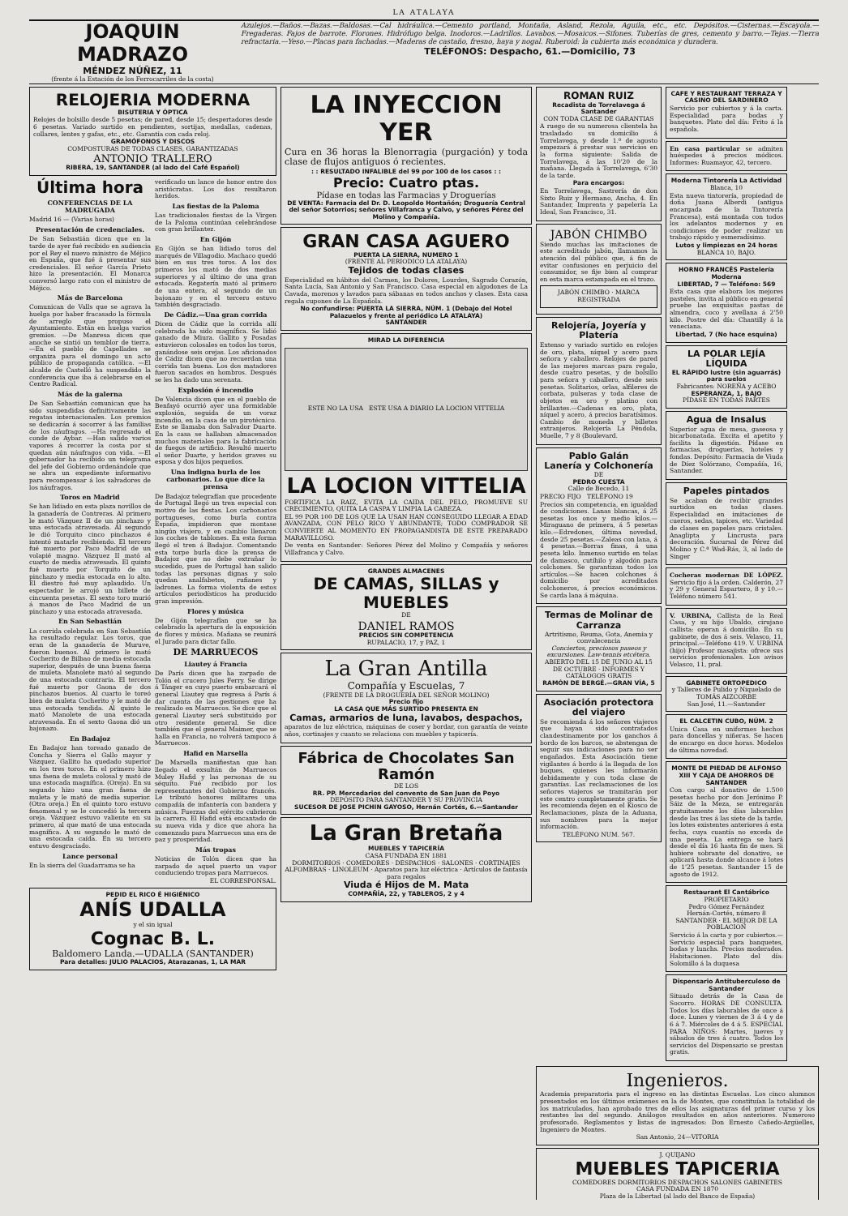LA ATALAYA
JOAQUIN MADRAZO
MÉNDEZ NÚÑEZ, 11
(frente á la Estación de los Ferrocarriles de la costa)
Azulejos.—Baños.—Bazas.—Baldosas.—Cal hidráulica.—Cemento portland, Montaña, Asland, Rezola, Aguila, etc., etc. Depósitos.—Cisternas.—Escayola.—Fregaderas. Fajos de barrote. Florones. Hidrófugo belga. Inodoros.—Ladrillos. Lavabos.—Mosaicos.—Sifones. Tuberías de gres, cemento y barro.—Tejas.—Tierra refractaria.—Yeso.—Placas para fachadas.—Maderas de castaño, fresno, haya y nogal. Ruberoid: la cubierta más económica y duradera.
TELÉFONOS: Despacho, 61.—Domicilio, 73
RELOJERIA MODERNA
BISUTERIA Y ÓPTICA
Relojes de bolsillo desde 5 pesetas; de pared, desde 15; despertadores desde 6 pesetas. Variado surtido en pendientes, sortijas, medallas, cadenas, collares, lentes y gafas, etc., etc. Garantía con cada reloj.
GRAMÓFONOS Y DISCOS
COMPOSTURAS DE TODAS CLASES, GARANTIZADAS
ANTONIO TRALLERO
RIBERA, 19, SANTANDER (al lado del Café Español)
Última hora
CONFERENCIAS DE LA MADRUGADA
Madrid 16 — (Varias horas)
Presentación de credenciales.
De San Sebastián dicen que en la tarde de ayer fué recibido en audiencia por el Rey el nuevo ministro de Méjico en España, que fué á presentar sus credenciales. El señor García Prieto hizo la presentación. El Monarca conversó largo rato con el ministro de Méjico.
Más de Barcelona
Comunican de Valls que se agrava la huelga por haber fracasado la fórmula de arreglo que propuso el Ayuntamiento. Están en huelga varios gremios. —De Manresa dicen que anoche se sintió un temblor de tierra. —En el pueblo de Capellades se organiza para el domingo un acto público de propaganda católica. —El alcalde de Castelló ha suspendido la conferencia que iba á celebrarse en el Centro Radical.
Más de la galerna
De San Sebastián comunican que ha sido suspendidas definitivamente las regatas internacionales. Los premios se dedicarán á socorrer á las familias de los náufragos. —Ha regresado el conde de Aybar. —Han salido varios vapores á recorrer la costa por si quedan aún náufragos con vida. —El gobernador ha recibido un telegrama del jefe del Gobierno ordenándole que se abra un expediente informativo para recompensar á los salvadores de los náufragos.
Toros en Madrid
Se han lidiado en esta plaza novillos de la ganadería de Contreras. Al primero le mató Vázquez II de un pinchazo y una estocada atravesada. Al segundo le dió Torquito cinco pinchazos é intentó matarle recibiendo. El tercero fué muerto por Paco Madrid de un volapié magno. Vázquez II mató al cuarto de media atravesada. El quinto fué muerto por Torquito de un pinchazo y media estocada en lo alto. El diestro fué muy aplaudido. Un espectador le arrojó un billete de cincuenta pesetas. El sexto toro murió á manos de Paco Madrid de un pinchazo y una estocada atravesada.
En San Sebastián
La corrida celebrada en San Sebastián ha resultado regular. Los toros, que eran de la ganadería de Muruve, fueron buenos. Al primero le mató Cocherito de Bilbao de media estocada superior, después de una buena faena de muleta. Manolete mató al segundo de una estocada contraria. El tercero fué muerto por Gaona de dos pinchazos buenos. Al cuarto le toreó bien de muleta Cocherito y le mató de una estocada tendida. Al quinto le mató Manolete de una estocada atravesada. En el sexto Gaona dió un bajonazo.
En Badajoz
En Badajoz han toreado ganado de Concha y Sierra el Gallo mayor y Vázquez. Gallito ha quedado superior en los tres toros. En el primero hizo una faena de muleta colosal y mató de una estocada magnífica. (Oreja). En su segundo hizo una gran faena de muleta y le mató de media superior. (Otra oreja.) En el quinto toro estuvo fenomenal y se le concedió la tercera oreja. Vázquez estuvo valiente en su primero, al que mató de una estocada magnífica. A su segundo le mató de una estocada caída. En su tercero estuvo desgraciado.
Lance personal
En la sierra del Guadarrama se ha
verificado un lance de honor entre dos aristócratas. Los dos resultaron heridos.
Las fiestas de la Paloma
Las tradicionales fiestas de la Virgen de la Paloma continúan celebrándose con gran brillantez.
En Gijón
En Gijón se han lidiado toros del marqués de Villagodio. Machaco quedó bien en sus tres toros. A los dos primeros los mató de dos medias superiores y al último de una gran estocada. Regaterín mató al primero de una entera, al segundo de un bajonazo y en el tercero estuvo también desgraciado.
De Cádiz.—Una gran corrida
Dicen de Cádiz que la corrida allí celebrada ha sido magnífica. Se lidió ganado de Miura. Gallito y Posadas estuvieron colosales en todos los toros, ganándose seis orejas. Los aficionados de Cádiz dicen que no recuerdan una corrida tan buena. Los dos matadores fueron sacados en hombros. Después se les ha dado una serenata.
Explosión é incendio
De Valencia dicen que en el pueblo de Benfayó ocurrió ayer una formidable explosión, seguida de un voraz incendio, en la casa de un pirotécnico. Este se llamaba don Salvador Duarte. En la casa se hallaban almacenados muchos materiales para la fabricación de fuegos de artificio. Resultó muerto el señor Duarte, y heridos graves su esposa y dos hijos pequeños.
Una indigna burla de los carbonarios. Lo que dice la prensa
De Badajoz telegrafían que procedente de Portugal llegó un tren especial con motivo de las fiestas. Los carbonarios portugueses, como burla contra España, impidieron que montase ningún viajero, y en cambio llenaron los coches de tablones. En esta forma llegó el tren á Badajoz. Comentando esta torpe burla dice la prensa de Badajoz que no debe extrañar lo sucedido, pues de Portugal han salido todas las personas dignas y solo quedan analfabetos, rufianes y ladrones. La forma violenta de estos artículos periodísticos ha producido gran impresión.
Flores y música
De Gijón telegrafían que se ha celebrado la apertura de la exposición de flores y música. Mañana se reunirá el Jurado para dictar fallo.
DE MARRUECOS
Liautey á Francia
De París dicen que ha zarpado de Tolón el crucero Jules Ferry. Se dirige á Tánger en cuyo puerto embarcará el general Liautey que regresa á París á dar cuenta de las gestiones que ha realizado en Marruecos. Se dice que el general Liautey será substituido por otro residente general. Se dice también que el general Maimer, que se halla en Francia, no volverá tampoco á Marruecos.
Hafid en Marsella
De Marsella manifiestan que han llegado el exsultán de Marruecos Muley Hafid y las personas de su séquito. Fué recibido por los representantes del Gobierno francés. Le tributó honores militares una compañía de infantería con bandera y música. Fuerzas del ejército cubrieron la carrera. El Hafid está encantado de su nueva vida y dice que ahora ha comenzado para Marruecos una era de paz y prosperidad.
Más tropas
Noticias de Tolón dicen que ha zarpado de aquel puerto un vapor conduciendo tropas para Marruecos.
EL CORRESPONSAL.
PEDID EL RICO É HIGIÉNICO
ANÍS UDALLA
y el sin igual
Cognac B. L.
Baldomero Landa.—UDALLA (SANTANDER)
Para detalles: JULIO PALACIOS, Atarazanas, 1, LA MAR
LA INYECCION YER
Cura en 36 horas la Blenorragia (purgación) y toda clase de flujos antiguos ó recientes.
: : RESULTADO INFALIBLE del 99 por 100 de los casos : :
Precio: Cuatro ptas.
Pídase en todas las Farmacias y Droguerías
DE VENTA: Farmacia del Dr. D. Leopoldo Hontañón; Droguería Central del señor Sotorrios; señores Villafranca y Calvo, y señores Pérez del Molino y Compañía.
GRAN CASA AGUERO
PUERTA LA SIERRA, NUMERO 1
(FRENTE AL PERIODICO LA ATALAYA)
Tejidos de todas clases
Especialidad en hábitos del Carmen, los Dolores, Lourdes, Sagrado Corazón, Santa Lucía, San Antonio y San Francisco. Casa especial en algodones de La Cavada, morenos y lavados para sábanas en todos anchos y clases. Esta casa regala cupones de La Española.
No confundirse: PUERTA LA SIERRA, NÚM. 1 (Debajo del Hotel Palazuelos y frente al periódico LA ATALAYA)
SANTANDER
MIRAD LA DIFERENCIA
ESTE NO LA USA ESTE USA A DIARIO LA LOCION VITTELIA
LA LOCION VITTELIA
FORTIFICA LA RAIZ, EVITA LA CAIDA DEL PELO, PROMUEVE SU CRECIMIENTO, QUITA LA CASPA Y LIMPIA LA CABEZA.
EL 99 POR 100 DE LOS QUE LA USAN HAN CONSEGUIDO LLEGAR A EDAD AVANZADA, CON PELO RICO Y ABUNDANTE; TODO COMPRADOR SE CONVIERTE AL MOMENTO EN PROPAGANDISTA DE ESTE PREPARADO MARAVILLOSO.
De venta en Santander: Señores Pérez del Molino y Compañía y señores Villafranca y Calvo.
GRANDES ALMACENES
DE CAMAS, SILLAS y MUEBLES
DE
DANIEL RAMOS
PRECIOS SIN COMPETENCIA
RUPALACIO, 17, y PAZ, 1
La Gran Antilla
Compañía y Escuelas, 7
(FRENTE DE LA DROGUERÍA DEL SEÑOR MOLINO)
Precio fijo
LA CASA QUE MÁS SURTIDO PRESENTA EN
Camas, armarios de luna, lavabos, despachos,
aparatos de luz eléctrica, máquinas de coser y bordar, con garantía de veinte años, cortinajes y cuanto se relaciona con muebles y tapicería.
Fábrica de Chocolates San Ramón
DE LOS
RR. PP. Mercedarios del convento de San Juan de Poyo
DEPÓSITO PARA SANTANDER Y SU PROVINCIA
SUCESOR DE JOSE PICHIN GAYOSO, Hernán Cortés, 6.—Santander
La Gran Bretaña
MUEBLES Y TAPICERÍA
CASA FUNDADA EN 1881
DORMITORIOS · COMEDORES · DESPACHOS · SALONES · CORTINAJES
ALFOMBRAS · LINOLEUM · Aparatos para luz eléctrica · Artículos de fantasía para regalos
Viuda é Hijos de M. Mata
COMPAÑÍA, 22, y TABLEROS, 2 y 4
ROMAN RUIZ
Recadista de Torrelavega á Santander
CON TODA CLASE DE GARANTIAS
A ruego de su numerosa clientela ha trasladado su domicilio á Torrelavega, y desde 1.º de agosto empezará á prestar sus servicios en la forma siguiente: Salida de Torrelavega, á las 10'20 de la mañana. Llegada á Torrelavega, 6'30 de la tarde.
Para encargos:
En Torrelavega, Sastrería de don Sixto Ruiz y Hermano, Ancha, 4. En Santander, Imprenta y papelería La Ideal, San Francisco, 31.
JABÓN CHIMBO
Siendo muchas las imitaciones de este acreditado jabón, llamamos la atención del público que, á fin de evitar confusiones en perjuicio del consumidor, se fije bien al comprar en esta marca estampada en el trozo.
JABÓN CHIMBO · MARCA REGISTRADA
Relojería, Joyería y Platería
Extenso y variado surtido en relojes de oro, plata, níquel y acero para señora y caballero. Relojes de pared de las mejores marcas para regalo, desde cuatro pesetas, y de bolsillo para señora y caballero, desde seis pesetas. Solitarios, orlas, alfileres de corbata, pulseras y toda clase de objetos en oro y platino con brillantes.—Cadenas en oro, plata, níquel y acero, á precios baratísimos. Cambio de moneda y billetes extranjeros. Relojería La Péndola, Muelle, 7 y 8 (Boulevard.
Pablo Galán
Lanería y Colchonería
DE
PEDRO CUESTA
Calle de Becedo, 11
PRECIO FIJO TELÉFONO 19
Precios sin competencia, en igualdad de condiciones. Lanas blancas, á 25 pesetas los once y medio kilos.—Miraguano de primera, á 5 pesetas kilo.—Edredones, última novedad, desde 25 pesetas.—Zaleas con lana, á 4 pesetas.—Borras finas, á una peseta kilo. Inmenso surtido en telas de damasco, cutíhilo y algodón para colchones. Se garantizan todos los artículos.—Se hacen colchones á domicilio por acreditados colchoneros, á precios económicos. Se carda lana á máquina.
Termas de Molinar de Carranza
Artritismo, Reuma, Gota, Anemia y convalecencia
Conciertos, preciosos paseos y excursiones. Law-tennis etcétera.
ABIERTO DEL 15 DE JUNIO AL 15 DE OCTUBRE · INFORMES Y CATÁLOGOS GRATIS
RAMÓN DE BERGÉ.—GRAN VÍA, 5
Asociación protectora del viajero
Se recomienda á los señores viajeros que hayan sido contratados clandestinamente por los ganchos á bordo de los barcos, se abstengan de seguir sus indicaciones para no ser engañados. Esta Asociación tiene vigilantes á bordo á la llegada de los buques, quienes les informarán debidamente y con toda clase de garantías. Las reclamaciones de los señores viajeros se tramitarán por este centro completamente gratis. Se les recomienda dejen en el Kiosco de Reclamaciones, plaza de la Aduana, sus nombres para la mejor información.
TELÉFONO NUM. 567.
CAFE Y RESTAURANT TERRAZA Y CASINO DEL SARDINERO
Servicio por cubiertos y á la carta. Especialidad para bodas y banquetes. Plato del día: Frito á la española.
En casa particular se admiten huéspedes á precios módicos. Informes: Ruamayor, 42, tercero.
Moderna Tintorería La Actividad
Blanca, 10
Esta nueva tintorería, propiedad de doña Juana Alberdi (antigua encargada de la Tintorería Francesa), está montada con todos los adelantos modernos y en condiciones de poder realizar un trabajo rápido y esmeradísimo.
Lutos y limpiezas en 24 horas
BLANCA 10, BAJO.
HORNO FRANCÉS Pastelería Moderna
LIBERTAD, 7 — Teléfono: 569
Esta casa que elabora los mejores pasteles, invita al público en general pruebe las exquisitas pastas de almendra, coco y avellana á 2'50 kilo. Postre del día: Chantilly á la veneciana.
Libertad, 7 (No hace esquina)
LA POLAR LEJÍA LÍQUIDA
EL RÁPIDO lustre (sin aguarrás) para suelos
Fabricantes: NOREÑA y ACEBO
ESPERANZA, 1, BAJO
PÍDASE EN TODAS PARTES
Agua de Insalus
Superior agua de mesa, gaseosa y bicarbonatada. Excita el apetito y facilita la digestión. Pídase en farmacias, droguerías, hoteles y fondas. Depósito: Farmacia de Viuda de Díez Solórzano, Compañía, 16, Santander.
Papeles pintados
Se acaban de recibir grandes surtidos en todas clases. Especialidad en imitaciones de cueros, sedas, tapices, etc. Variedad de clases en papeles para cristales. Anaglipta y Lincrusta para decoración. Sucursal de Pérez del Molino y C.ª Wad-Rás, 3, al lado de Singer
Cocheras modernas DE LÓPEZ. Servicio fijo á la orden. Calderón, 27 y 29 y General Espartero, 8 y 10.—Teléfono número 541.
V. URBINA, Callista de la Real Casa, y su hijo Ubaldo, cirujano callista: operan á domicilio. En su gabinete, de dos á seis. Velasco, 11, principal.—Teléfono 419. V. URBINA (hijo) Profesor masajista: ofrece sus servicios profesionales. Los avisos Velasco, 11, pral.
GABINETE ORTOPEDICO
y Talleres de Pulido y Niquelado de TOMÁS AIZCORBE
San José, 11.—Santander
EL CALCETIN CUBO, NÚM. 2
Unica Casa en uniformes hechos para doncellas y niñeras. Se hacen de encargo en doce horas. Modelos de última novedad.
MONTE DE PIEDAD DE ALFONSO XIII Y CAJA DE AHORROS DE SANTANDER
Con cargo al donativo de 1.500 pesetas hecho por don Jerónimo P. Sáiz de la Meza, se entregarán gratuitamente los días laborables desde las tres á las siete de la tarde, los lotes existentes anteriores á esta fecha, cuya cuantía no exceda de una peseta. La entrega se hará desde el día 16 hasta fin de mes. Si hubiere sobrante del donativo, se aplicará hasta donde alcance á lotes de 1'25 pesetas. Santander 15 de agosto de 1912.
Restaurant El Cantábrico
PROPIETARIO
Pedro Gómez Fernández
Hernán-Cortés, número 8
SANTANDER · EL MEJOR DE LA POBLACION
Servicio á la carta y por cubiertos.—Servicio especial para banquetes, bodas y lunchs. Precios moderados. Habitaciones. Plato del día: Solomillo á la duquesa
Dispensario Antituberculoso de Santander
Situado detrás de la Casa de Socorro. HORAS DE CONSULTA. Todos los días laborables de once á doce. Lunes y viernes de 3 á 4 y de 6 á 7. Miércoles de 4 á 5. ESPECIAL PARA NIÑOS: Martes, jueves y sábados de tres á cuatro. Todos los servicios del Dispensario se prestan gratis.
Ingenieros.
Academia preparatoria para el ingreso en las distintas Escuelas. Los cinco alumnos presentados en los últimos exámenes en la de Montes, que constituían la totalidad de los matriculados, han aprobado tres de ellos las asignaturas del primer curso y los restantes las del segundo. Análogos resultados en años anteriores. Numeroso profesorado. Reglamentos y listas de ingresados: Don Ernesto Cañedo-Argüelles, Ingeniero de Montes.
San Antonio, 24—VITORIA
J. QUIJANO
MUEBLES TAPICERIA
COMEDORES DORMITORIOS DESPACHOS SALONES GABINETES
CASA FUNDADA EN 1870
Plaza de la Libertad (al lado del Banco de España)